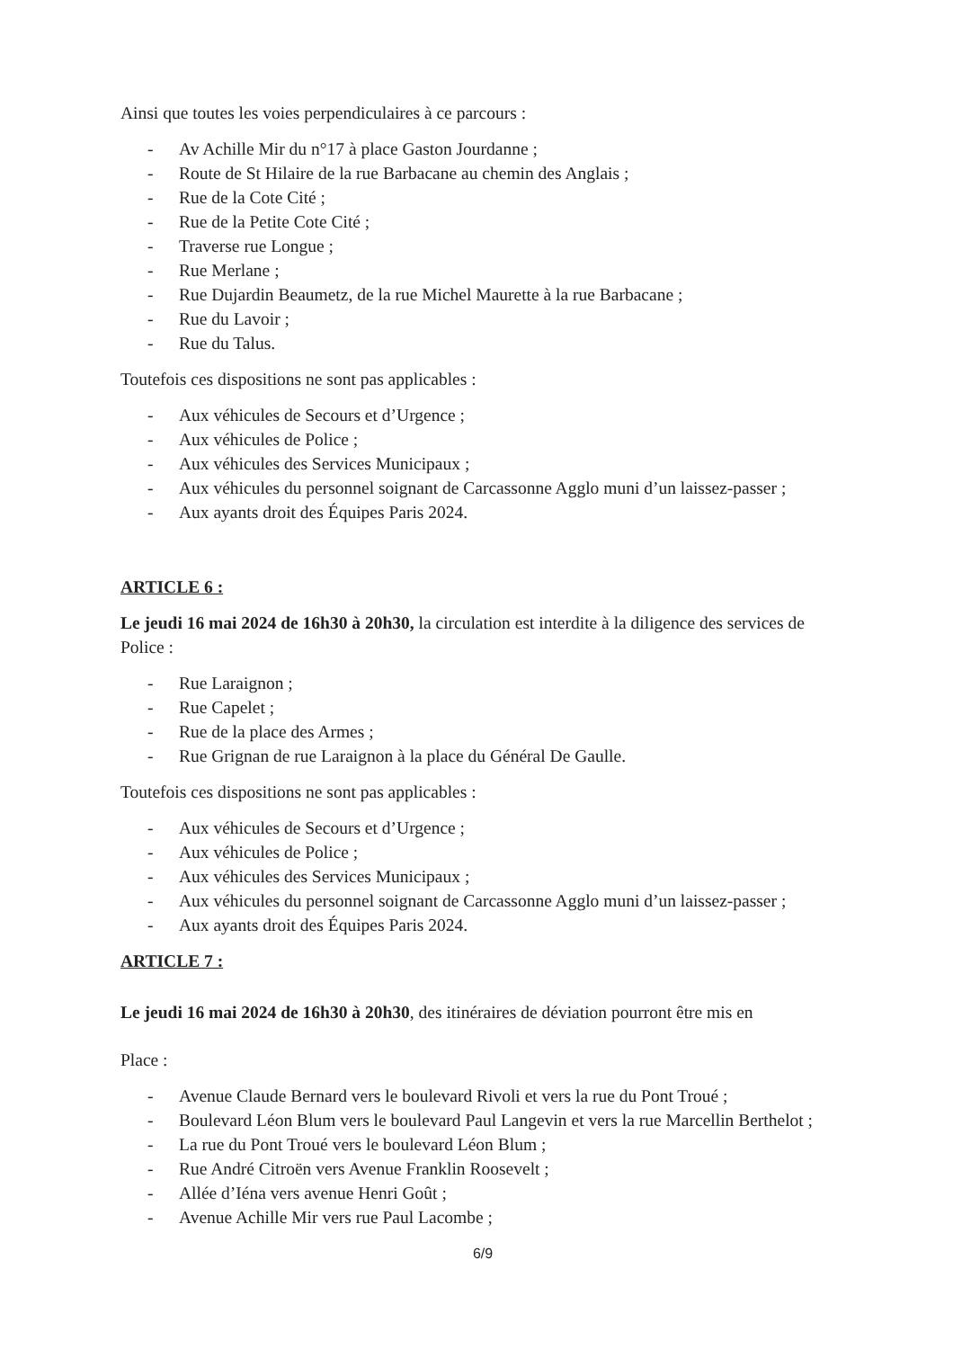Ainsi que toutes les voies perpendiculaires à ce parcours :
- Av Achille Mir du n°17 à place Gaston Jourdanne ;
- Route de St Hilaire de la rue Barbacane au chemin des Anglais ;
- Rue de la Cote Cité ;
- Rue de la Petite Cote Cité ;
- Traverse rue Longue ;
- Rue Merlane ;
- Rue Dujardin Beaumetz, de la rue Michel Maurette à la rue Barbacane ;
- Rue du Lavoir ;
- Rue du Talus.
Toutefois ces dispositions ne sont pas applicables :
- Aux véhicules de Secours et d’Urgence ;
- Aux véhicules de Police ;
- Aux véhicules des Services Municipaux ;
- Aux véhicules du personnel soignant de Carcassonne Agglo muni d’un laissez-passer ;
- Aux ayants droit des Équipes Paris 2024.
ARTICLE 6 :
Le jeudi 16 mai 2024 de 16h30 à 20h30, la circulation est interdite à la diligence des services de Police :
- Rue Laraignon ;
- Rue Capelet ;
- Rue de la place des Armes ;
- Rue Grignan de rue Laraignon à la place du Général De Gaulle.
Toutefois ces dispositions ne sont pas applicables :
- Aux véhicules de Secours et d’Urgence ;
- Aux véhicules de Police ;
- Aux véhicules des Services Municipaux ;
- Aux véhicules du personnel soignant de Carcassonne Agglo muni d’un laissez-passer ;
- Aux ayants droit des Équipes Paris 2024.
ARTICLE 7 :
Le jeudi 16 mai 2024 de 16h30 à 20h30, des itinéraires de déviation pourront être mis en
Place :
- Avenue Claude Bernard vers le boulevard Rivoli et vers la rue du Pont Troué ;
- Boulevard Léon Blum vers le boulevard Paul Langevin et vers la rue Marcellin Berthelot ;
- La rue du Pont Troué vers le boulevard Léon Blum ;
- Rue André Citroën vers Avenue Franklin Roosevelt ;
- Allée d’Iéna vers avenue Henri Goût ;
- Avenue Achille Mir vers rue Paul Lacombe ;
6/9